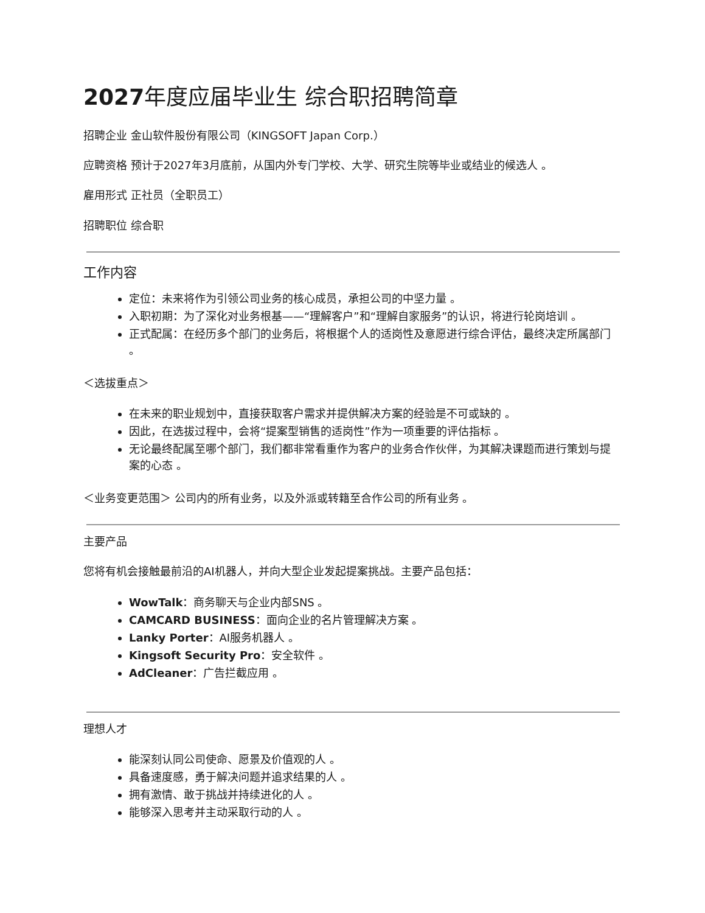2027年度应届毕业生 综合职招聘简章
招聘企业 金山软件股份有限公司（KINGSOFT Japan Corp.）
应聘资格 预计于2027年3月底前，从国内外专门学校、大学、研究生院等毕业或结业的候选人 。
雇用形式 正社员（全职员工）
招聘职位 综合职
工作内容
定位：未来将作为引领公司业务的核心成员，承担公司的中坚力量 。
入职初期：为了深化对业务根基——“理解客户”和“理解自家服务”的认识，将进行轮岗培训 。
正式配属：在经历多个部门的业务后，将根据个人的适岗性及意愿进行综合评估，最终决定所属部门 。
＜选拔重点＞
在未来的职业规划中，直接获取客户需求并提供解决方案的经验是不可或缺的 。
因此，在选拔过程中，会将“提案型销售的适岗性”作为一项重要的评估指标 。
无论最终配属至哪个部门，我们都非常看重作为客户的业务合作伙伴，为其解决课题而进行策划与提案的心态 。
＜业务变更范围＞ 公司内的所有业务，以及外派或转籍至合作公司的所有业务 。
主要产品
您将有机会接触最前沿的AI机器人，并向大型企业发起提案挑战。主要产品包括：
WowTalk：商务聊天与企业内部SNS 。
CAMCARD BUSINESS：面向企业的名片管理解决方案 。
Lanky Porter：AI服务机器人 。
Kingsoft Security Pro：安全软件 。
AdCleaner：广告拦截应用 。
理想人才
能深刻认同公司使命、愿景及价值观的人 。
具备速度感，勇于解决问题并追求结果的人 。
拥有激情、敢于挑战并持续进化的人 。
能够深入思考并主动采取行动的人 。